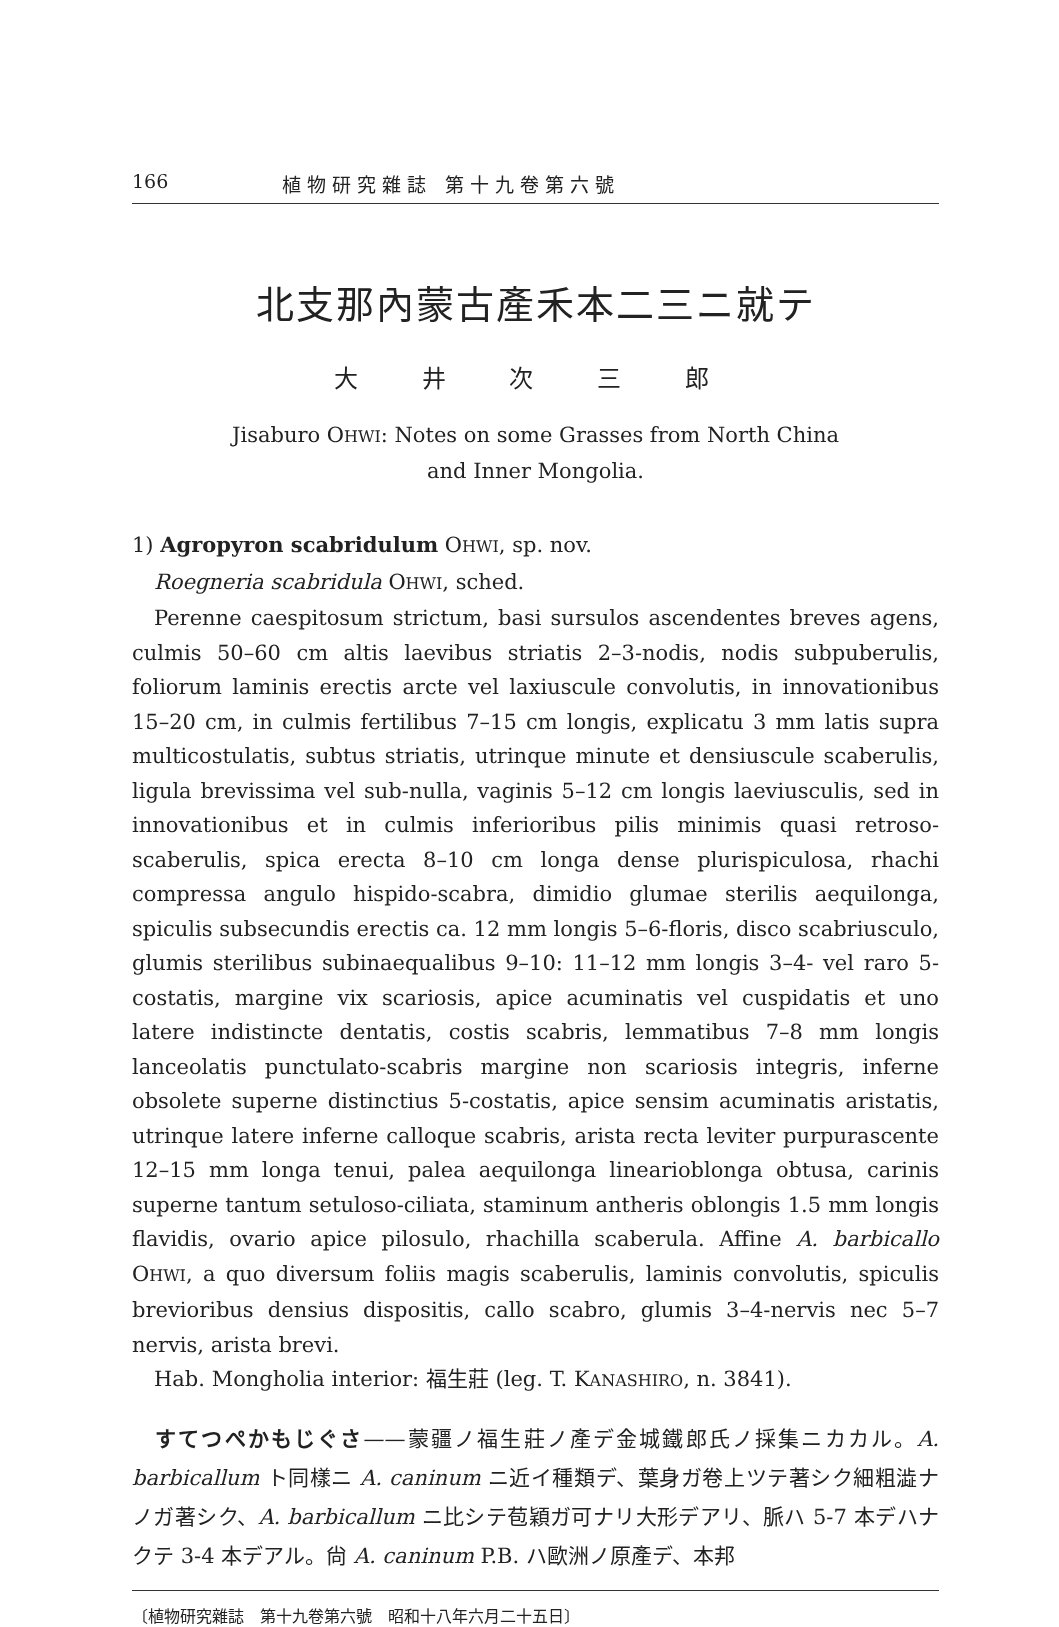166 植 物 研 究 雜 誌　第 十 九 卷 第 六 號
北支那內蒙古產禾本二三ニ就テ
大 井 次 三 郎
Jisaburo OHWI: Notes on some Grasses from North China
and Inner Mongolia.
1) Agropyron scabridulum OHWI, sp. nov.
Roegneria scabridula OHWI, sched.
Perenne caespitosum strictum, basi sursulos ascendentes breves agens, culmis 50–60 cm altis laevibus striatis 2–3-nodis, nodis subpuberulis, foliorum laminis erectis arcte vel laxiuscule convolutis, in innovationibus 15–20 cm, in culmis fertilibus 7–15 cm longis, explicatu 3 mm latis supra multicostulatis, subtus striatis, utrinque minute et densiuscule scaberulis, ligula brevissima vel sub-nulla, vaginis 5–12 cm longis laeviusculis, sed in innovationibus et in culmis inferioribus pilis minimis quasi retroso-scaberulis, spica erecta 8–10 cm longa dense plurispiculosa, rhachi compressa angulo hispido-scabra, dimidio glumae sterilis aequilonga, spiculis subsecundis erectis ca. 12 mm longis 5–6-floris, disco scabriusculo, glumis sterilibus subinaequalibus 9–10: 11–12 mm longis 3–4- vel raro 5-costatis, margine vix scariosis, apice acuminatis vel cuspidatis et uno latere indistincte dentatis, costis scabris, lemmatibus 7–8 mm longis lanceolatis punctulato-scabris margine non scariosis integris, inferne obsolete superne distinctius 5-costatis, apice sensim acuminatis aristatis, utrinque latere inferne calloque scabris, arista recta leviter purpurascente 12–15 mm longa tenui, palea aequilonga linearioblonga obtusa, carinis superne tantum setuloso-ciliata, staminum antheris oblongis 1.5 mm longis flavidis, ovario apice pilosulo, rhachilla scaberula. Affine A. barbicallo OHWI, a quo diversum foliis magis scaberulis, laminis convolutis, spiculis brevioribus densius dispositis, callo scabro, glumis 3–4-nervis nec 5–7 nervis, arista brevi.
Hab. Mongholia interior: 福生莊 (leg. T. KANASHIRO, n. 3841).
　すてつぺかもじぐさ——蒙疆ノ福生莊ノ產デ金城鐵郎氏ノ採集ニカカル。A. barbicallum ト同樣ニ A. caninum ニ近イ種類デ、葉身ガ卷上ツテ著シク細粗澁ナノガ著シク、A. barbicallum ニ比シテ苞穎ガ可ナリ大形デアリ、脈ハ 5-7 本デハナクテ 3-4 本デアル。尙 A. caninum P.B. ハ歐洲ノ原產デ、本邦
〔植物研究雜誌　第十九卷第六號　昭和十八年六月二十五日〕